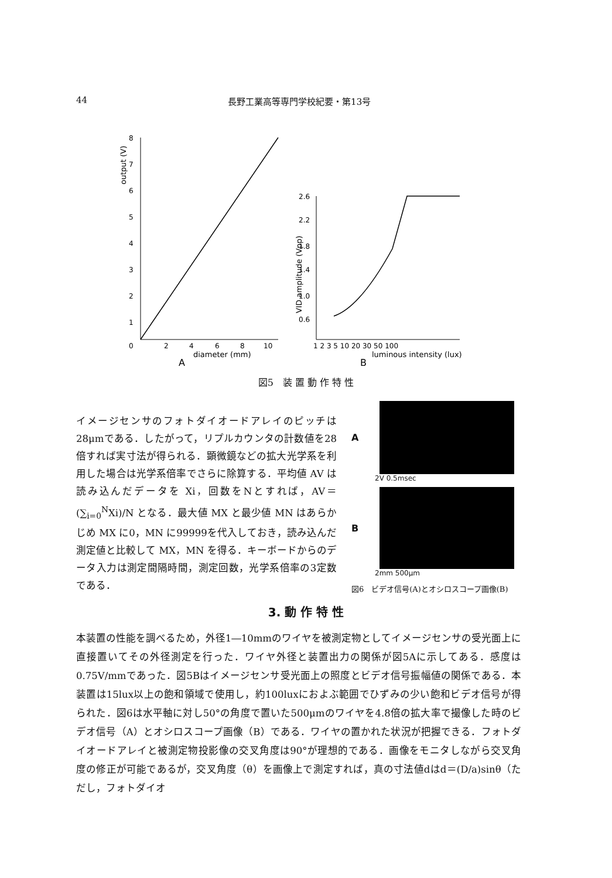44 長野工業高等専門学校紀要・第13号
output (V)
8
7
6
5
4
3
2
1
0
2
4
6
8
10
diameter (mm)
A
VID amplitude (Vpp)
2.6
2.2
1.8
1.4
1.0
0.6
1 2 3 5 10 20 30 50 100
luminous intensity (lux)
B
図5　装 置 動 作 特 性
イメージセンサのフォトダイオードアレイのピッチは28μmである．したがって，リプルカウンタの計数値を28倍すれば実寸法が得られる．顕微鏡などの拡大光学系を利用した場合は光学系倍率でさらに除算する．平均値 AV は読み込んだデータを Xi，回数をNとすれば，AV＝(∑<sub>i=0</sub><sup>N</sup>Xi)/N となる．最大値 MX と最少値 MN はあらかじめ MX に0，MN に99999を代入しておき，読み込んだ測定値と比較して MX，MN を得る．キーボードからのデータ入力は測定間隔時間，測定回数，光学系倍率の3定数である．
A
2V 0.5msec
B
2mm 500μm
図6　ビデオ信号(A)とオシロスコープ画像(B)
3. 動 作 特 性
本装置の性能を調べるため，外径1―10mmのワイヤを被測定物としてイメージセンサの受光面上に直接置いてその外径測定を行った．ワイヤ外径と装置出力の関係が図5Aに示してある．感度は0.75V/mmであった．図5Bはイメージセンサ受光面上の照度とビデオ信号振幅値の関係である．本装置は15lux以上の飽和領域で使用し，約100luxにおよぶ範囲でひずみの少い飽和ビデオ信号が得られた．図6は水平軸に対し50°の角度で置いた500μmのワイヤを4.8倍の拡大率で撮像した時のビデオ信号（A）とオシロスコープ画像（B）である．ワイヤの置かれた状況が把握できる．フォトダイオードアレイと被測定物投影像の交叉角度は90°が理想的である．画像をモニタしながら交叉角度の修正が可能であるが，交叉角度（θ）を画像上で測定すれば，真の寸法値dはd＝(D/a)sinθ（ただし，フォトダイオ